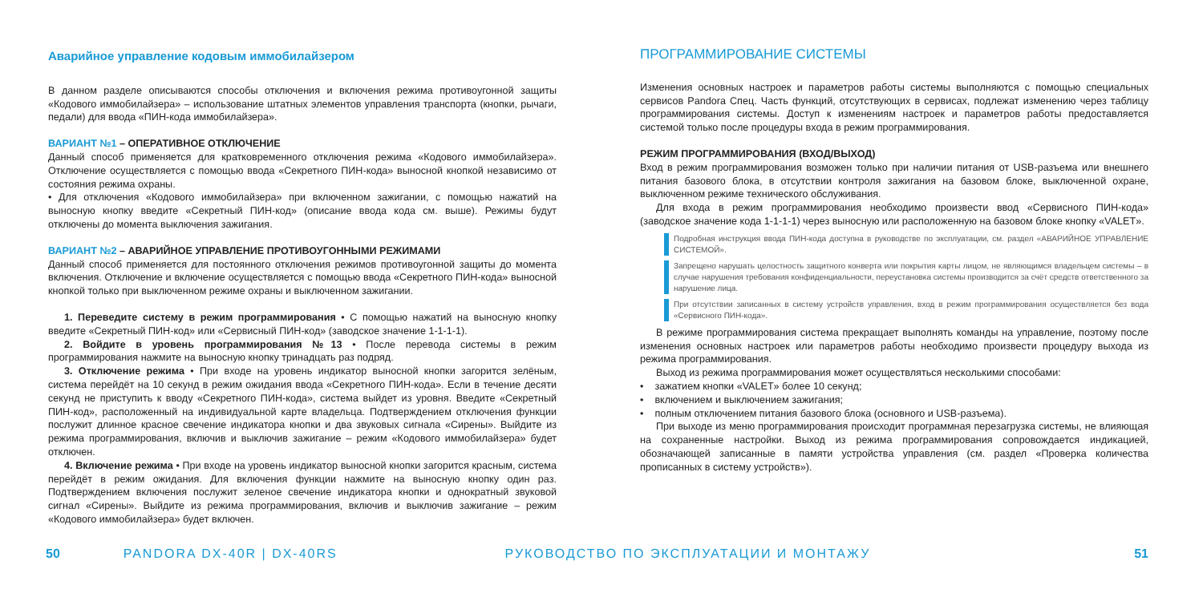Аварийное управление кодовым иммобилайзером
В данном разделе описываются способы отключения и включения режима противоугонной защиты «Кодового иммобилайзера» – использование штатных элементов управления транспорта (кнопки, рычаги, педали) для ввода «ПИН-кода иммобилайзера».
ВАРИАНТ №1 – ОПЕРАТИВНОЕ ОТКЛЮЧЕНИЕ
Данный способ применяется для кратковременного отключения режима «Кодового иммобилайзера». Отключение осуществляется с помощью ввода «Секретного ПИН-кода» выносной кнопкой независимо от состояния режима охраны.
• Для отключения «Кодового иммобилайзера» при включенном зажигании, с помощью нажатий на выносную кнопку введите «Секретный ПИН-код» (описание ввода кода см. выше). Режимы будут отключены до момента выключения зажигания.
ВАРИАНТ №2 – АВАРИЙНОЕ УПРАВЛЕНИЕ ПРОТИВОУГОННЫМИ РЕЖИМАМИ
Данный способ применяется для постоянного отключения режимов противоугонной защиты до момента включения. Отключение и включение осуществляется с помощью ввода «Секретного ПИН-кода» выносной кнопкой только при выключенном режиме охраны и выключенном зажигании.
1. Переведите систему в режим программирования • С помощью нажатий на выносную кнопку введите «Секретный ПИН-код» или «Сервисный ПИН-код» (заводское значение 1-1-1-1).
2. Войдите в уровень программирования №13 • После перевода системы в режим программирования нажмите на выносную кнопку тринадцать раз подряд.
3. Отключение режима • При входе на уровень индикатор выносной кнопки загорится зелёным, система перейдёт на 10 секунд в режим ожидания ввода «Секретного ПИН-кода». Если в течение десяти секунд не приступить к вводу «Секретного ПИН-кода», система выйдет из уровня. Введите «Секретный ПИН-код», расположенный на индивидуальной карте владельца. Подтверждением отключения функции послужит длинное красное свечение индикатора кнопки и два звуковых сигнала «Сирены». Выйдите из режима программирования, включив и выключив зажигание – режим «Кодового иммобилайзера» будет отключен.
4. Включение режима • При входе на уровень индикатор выносной кнопки загорится красным, система перейдёт в режим ожидания. Для включения функции нажмите на выносную кнопку один раз. Подтверждением включения послужит зеленое свечение индикатора кнопки и однократный звуковой сигнал «Сирены». Выйдите из режима программирования, включив и выключив зажигание – режим «Кодового иммобилайзера» будет включен.
ПРОГРАММИРОВАНИЕ СИСТЕМЫ
Изменения основных настроек и параметров работы системы выполняются с помощью специальных сервисов Pandora Спец. Часть функций, отсутствующих в сервисах, подлежат изменению через таблицу программирования системы. Доступ к изменениям настроек и параметров работы предоставляется системой только после процедуры входа в режим программирования.
РЕЖИМ ПРОГРАММИРОВАНИЯ (ВХОД/ВЫХОД)
Вход в режим программирования возможен только при наличии питания от USB-разъема или внешнего питания базового блока, в отсутствии контроля зажигания на базовом блоке, выключенной охране, выключенном режиме технического обслуживания.
Для входа в режим программирования необходимо произвести ввод «Сервисного ПИН-кода» (заводское значение кода 1-1-1-1) через выносную или расположенную на базовом блоке кнопку «VALET».
Подробная инструкция ввода ПИН-кода доступна в руководстве по эксплуатации, см. раздел «АВАРИЙНОЕ УПРАВЛЕНИЕ СИСТЕМОЙ».
Запрещено нарушать целостность защитного конверта или покрытия карты лицом, не являющимся владельцем системы – в случае нарушения требования конфиденциальности, переустановка системы производится за счёт средств ответственного за нарушение лица.
При отсутствии записанных в систему устройств управления, вход в режим программирования осуществляется без вода «Сервисного ПИН-кода».
В режиме программирования система прекращает выполнять команды на управление, поэтому после изменения основных настроек или параметров работы необходимо произвести процедуру выхода из режима программирования.
Выход из режима программирования может осуществляться несколькими способами:
• зажатием кнопки «VALET» более 10 секунд;
• включением и выключением зажигания;
• полным отключением питания базового блока (основного и USB-разъема).
При выходе из меню программирования происходит программная перезагрузка системы, не влияющая на сохраненные настройки. Выход из режима программирования сопровождается индикацией, обозначающей записанные в памяти устройства управления (см. раздел «Проверка количества прописанных в систему устройств»).
50 PANDORA DX-40R | DX-40RS РУКОВОДСТВО ПО ЭКСПЛУАТАЦИИ И МОНТАЖУ 51